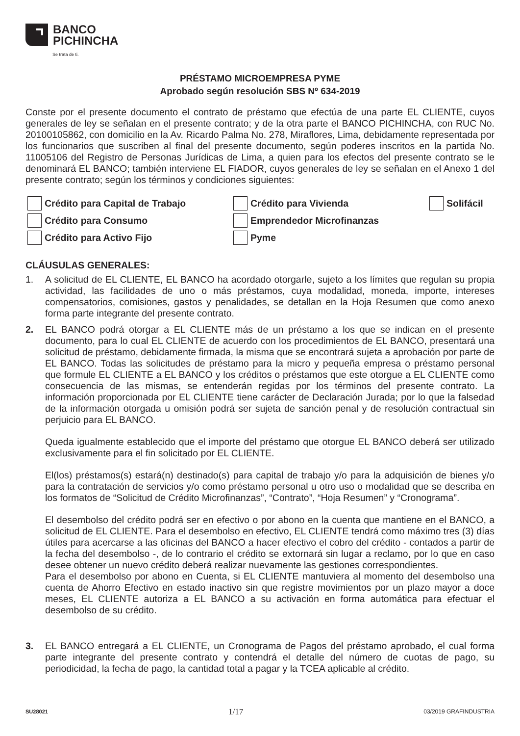BANCO
PICHINCHA
Se trata de ti.
PRÉSTAMO MICROEMPRESA PYME
Aprobado según resolución SBS Nº 634-2019
Conste por el presente documento el contrato de préstamo que efectúa de una parte EL CLIENTE, cuyos generales de ley se señalan en el presente contrato; y de la otra parte el BANCO PICHINCHA, con RUC No. 20100105862, con domicilio en la Av. Ricardo Palma No. 278, Miraflores, Lima, debidamente representada por los funcionarios que suscriben al final del presente documento, según poderes inscritos en la partida No. 11005106 del Registro de Personas Jurídicas de Lima, a quien para los efectos del presente contrato se le denominará EL BANCO; también interviene EL FIADOR, cuyos generales de ley se señalan en el Anexo 1 del presente contrato; según los términos y condiciones siguientes:
Crédito para Capital de Trabajo
Crédito para Vivienda
Solifácil
Crédito para Consumo
Emprendedor Microfinanzas
Crédito para Activo Fijo
Pyme
CLÁUSULAS GENERALES:
1. A solicitud de EL CLIENTE, EL BANCO ha acordado otorgarle, sujeto a los límites que regulan su propia actividad, las facilidades de uno o más préstamos, cuya modalidad, moneda, importe, intereses compensatorios, comisiones, gastos y penalidades, se detallan en la Hoja Resumen que como anexo forma parte integrante del presente contrato.
2. EL BANCO podrá otorgar a EL CLIENTE más de un préstamo a los que se indican en el presente documento, para lo cual EL CLIENTE de acuerdo con los procedimientos de EL BANCO, presentará una solicitud de préstamo, debidamente firmada, la misma que se encontrará sujeta a aprobación por parte de EL BANCO. Todas las solicitudes de préstamo para la micro y pequeña empresa o préstamo personal que formule EL CLIENTE a EL BANCO y los créditos o préstamos que este otorgue a EL CLIENTE como consecuencia de las mismas, se entenderán regidas por los términos del presente contrato. La información proporcionada por EL CLIENTE tiene carácter de Declaración Jurada; por lo que la falsedad de la información otorgada u omisión podrá ser sujeta de sanción penal y de resolución contractual sin perjuicio para EL BANCO.
Queda igualmente establecido que el importe del préstamo que otorgue EL BANCO deberá ser utilizado exclusivamente para el fin solicitado por EL CLIENTE.
El(los) préstamos(s) estará(n) destinado(s) para capital de trabajo y/o para la adquisición de bienes y/o para la contratación de servicios y/o como préstamo personal u otro uso o modalidad que se describa en los formatos de “Solicitud de Crédito Microfinanzas”, “Contrato”, “Hoja Resumen” y “Cronograma”.
El desembolso del crédito podrá ser en efectivo o por abono en la cuenta que mantiene en el BANCO, a solicitud de EL CLIENTE. Para el desembolso en efectivo, EL CLIENTE tendrá como máximo tres (3) días útiles para acercarse a las oficinas del BANCO a hacer efectivo el cobro del crédito - contados a partir de la fecha del desembolso -, de lo contrario el crédito se extornará sin lugar a reclamo, por lo que en caso desee obtener un nuevo crédito deberá realizar nuevamente las gestiones correspondientes.
Para el desembolso por abono en Cuenta, si EL CLIENTE mantuviera al momento del desembolso una cuenta de Ahorro Efectivo en estado inactivo sin que registre movimientos por un plazo mayor a doce meses, EL CLIENTE autoriza a EL BANCO a su activación en forma automática para efectuar el desembolso de su crédito.
3. EL BANCO entregará a EL CLIENTE, un Cronograma de Pagos del préstamo aprobado, el cual forma parte integrante del presente contrato y contendrá el detalle del número de cuotas de pago, su periodicidad, la fecha de pago, la cantidad total a pagar y la TCEA aplicable al crédito.
SU28021 1/17 03/2019 GRAFINDUSTRIA